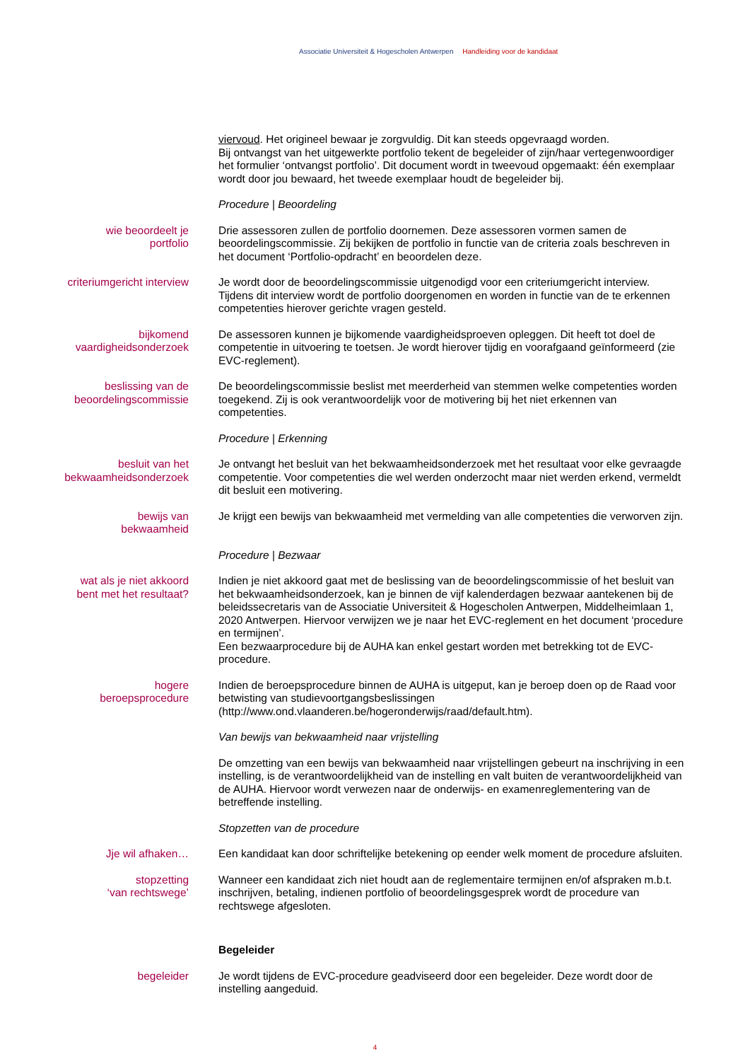Associatie Universiteit & Hogescholen Antwerpen Handleiding voor de kandidaat
viervoud. Het origineel bewaar je zorgvuldig. Dit kan steeds opgevraagd worden.
Bij ontvangst van het uitgewerkte portfolio tekent de begeleider of zijn/haar vertegenwoordiger het formulier ‘ontvangst portfolio’. Dit document wordt in tweevoud opgemaakt: één exemplaar wordt door jou bewaard, het tweede exemplaar houdt de begeleider bij.
Procedure | Beoordeling
wie beoordeelt je
portfolio
Drie assessoren zullen de portfolio doornemen. Deze assessoren vormen samen de beoordelingscommissie. Zij bekijken de portfolio in functie van de criteria zoals beschreven in het document ‘Portfolio-opdracht’ en beoordelen deze.
criteriumgericht interview Je wordt door de beoordelingscommissie uitgenodigd voor een criteriumgericht interview. Tijdens dit interview wordt de portfolio doorgenomen en worden in functie van de te erkennen competenties hierover gerichte vragen gesteld.
bijkomend
vaardigheidsonderzoek
De assessoren kunnen je bijkomende vaardigheidsproeven opleggen. Dit heeft tot doel de competentie in uitvoering te toetsen. Je wordt hierover tijdig en voorafgaand geïnformeerd (zie EVC-reglement).
beslissing van de
beoordelingscommissie
De beoordelingscommissie beslist met meerderheid van stemmen welke competenties worden toegekend. Zij is ook verantwoordelijk voor de motivering bij het niet erkennen van competenties.
Procedure | Erkenning
besluit van het
bekwaamheidsonderzoek
Je ontvangt het besluit van het bekwaamheidsonderzoek met het resultaat voor elke gevraagde competentie. Voor competenties die wel werden onderzocht maar niet werden erkend, vermeldt dit besluit een motivering.
bewijs van
bekwaamheid
Je krijgt een bewijs van bekwaamheid met vermelding van alle competenties die verworven zijn.
Procedure | Bezwaar
wat als je niet akkoord
bent met het resultaat?
Indien je niet akkoord gaat met de beslissing van de beoordelingscommissie of het besluit van het bekwaamheidsonderzoek, kan je binnen de vijf kalenderdagen bezwaar aantekenen bij de beleidssecretaris van de Associatie Universiteit & Hogescholen Antwerpen, Middelheimlaan 1, 2020 Antwerpen. Hiervoor verwijzen we je naar het EVC-reglement en het document ‘procedure en termijnen’.
Een bezwaarprocedure bij de AUHA kan enkel gestart worden met betrekking tot de EVC-procedure.
hogere
beroepsprocedure
Indien de beroepsprocedure binnen de AUHA is uitgeput, kan je beroep doen op de Raad voor betwisting van studievoortgangsbeslissingen
(http://www.ond.vlaanderen.be/hogeronderwijs/raad/default.htm).
Van bewijs van bekwaamheid naar vrijstelling
De omzetting van een bewijs van bekwaamheid naar vrijstellingen gebeurt na inschrijving in een instelling, is de verantwoordelijkheid van de instelling en valt buiten de verantwoordelijkheid van de AUHA. Hiervoor wordt verwezen naar de onderwijs- en examenreglementering van de betreffende instelling.
Stopzetten van de procedure
Jje wil afhaken… Een kandidaat kan door schriftelijke betekening op eender welk moment de procedure afsluiten.
stopzetting
‘van rechtswege’
Wanneer een kandidaat zich niet houdt aan de reglementaire termijnen en/of afspraken m.b.t. inschrijven, betaling, indienen portfolio of beoordelingsgesprek wordt de procedure van rechtswege afgesloten.
Begeleider
begeleider Je wordt tijdens de EVC-procedure geadviseerd door een begeleider. Deze wordt door de instelling aangeduid.
4